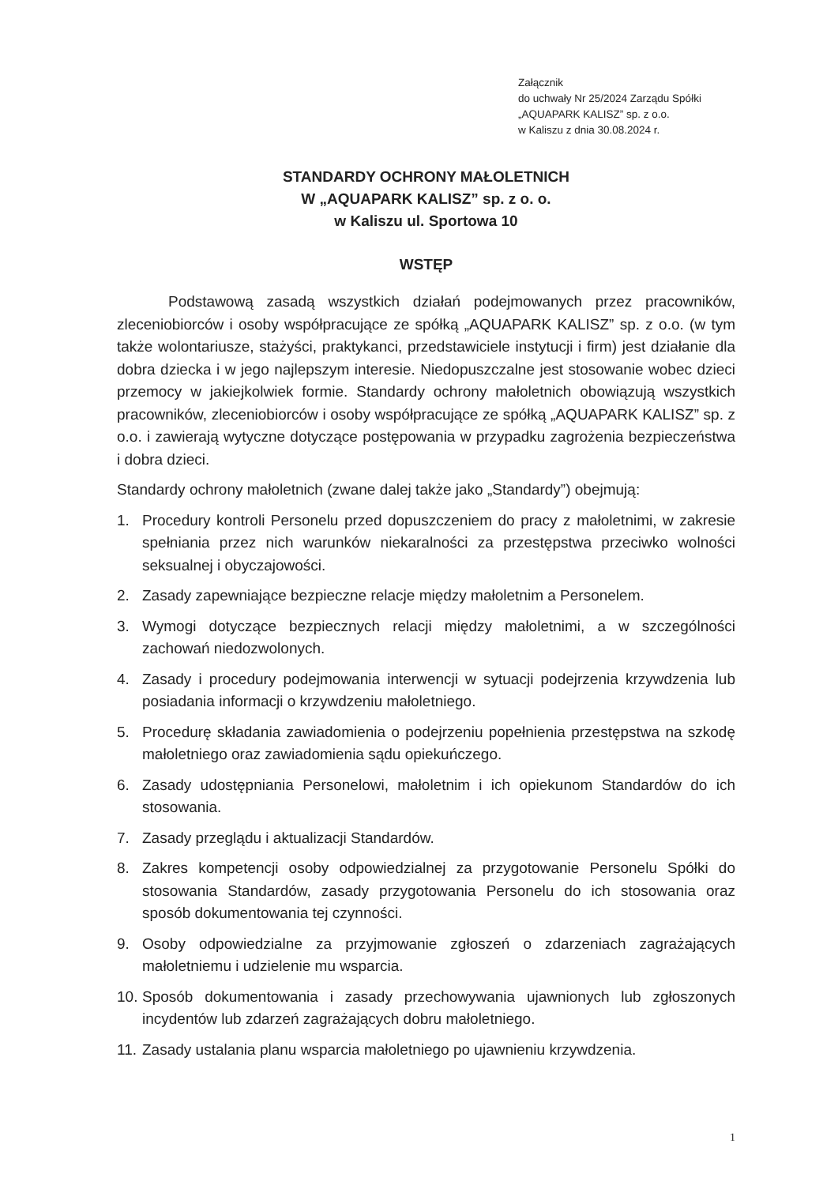Załącznik
do uchwały Nr 25/2024 Zarządu Spółki
„AQUAPARK KALISZ” sp. z o.o.
w Kaliszu z dnia 30.08.2024 r.
STANDARDY OCHRONY MAŁOLETNICH
W „AQUAPARK KALISZ” sp. z o. o.
w Kaliszu ul. Sportowa 10
WSTĘP
Podstawową zasadą wszystkich działań podejmowanych przez pracowników, zleceniobiorców i osoby współpracujące ze spółką „AQUAPARK KALISZ” sp. z o.o. (w tym także wolontariusze, stażyści, praktykanci, przedstawiciele instytucji i firm) jest działanie dla dobra dziecka i w jego najlepszym interesie. Niedopuszczalne jest stosowanie wobec dzieci przemocy w jakiejkolwiek formie. Standardy ochrony małoletnich obowiązują wszystkich pracowników, zleceniobiorców i osoby współpracujące ze spółką „AQUAPARK KALISZ” sp. z o.o. i zawierają wytyczne dotyczące postępowania w przypadku zagrożenia bezpieczeństwa i dobra dzieci.
Standardy ochrony małoletnich (zwane dalej także jako „Standardy”) obejmują:
1. Procedury kontroli Personelu przed dopuszczeniem do pracy z małoletnimi, w zakresie spełniania przez nich warunków niekaralności za przestępstwa przeciwko wolności seksualnej i obyczajowości.
2. Zasady zapewniające bezpieczne relacje między małoletnim a Personelem.
3. Wymogi dotyczące bezpiecznych relacji między małoletnimi, a w szczególności zachowań niedozwolonych.
4. Zasady i procedury podejmowania interwencji w sytuacji podejrzenia krzywdzenia lub posiadania informacji o krzywdzeniu małoletniego.
5. Procedurę składania zawiadomienia o podejrzeniu popełnienia przestępstwa na szkodę małoletniego oraz zawiadomienia sądu opiekuńczego.
6. Zasady udostępniania Personelowi, małoletnim i ich opiekunom Standardów do ich stosowania.
7. Zasady przeglądu i aktualizacji Standardów.
8. Zakres kompetencji osoby odpowiedzialnej za przygotowanie Personelu Spółki do stosowania Standardów, zasady przygotowania Personelu do ich stosowania oraz sposób dokumentowania tej czynności.
9. Osoby odpowiedzialne za przyjmowanie zgłoszeń o zdarzeniach zagrażających małoletniemu i udzielenie mu wsparcia.
10. Sposób dokumentowania i zasady przechowywania ujawnionych lub zgłoszonych incydentów lub zdarzeń zagrażających dobru małoletniego.
11. Zasady ustalania planu wsparcia małoletniego po ujawnieniu krzywdzenia.
1